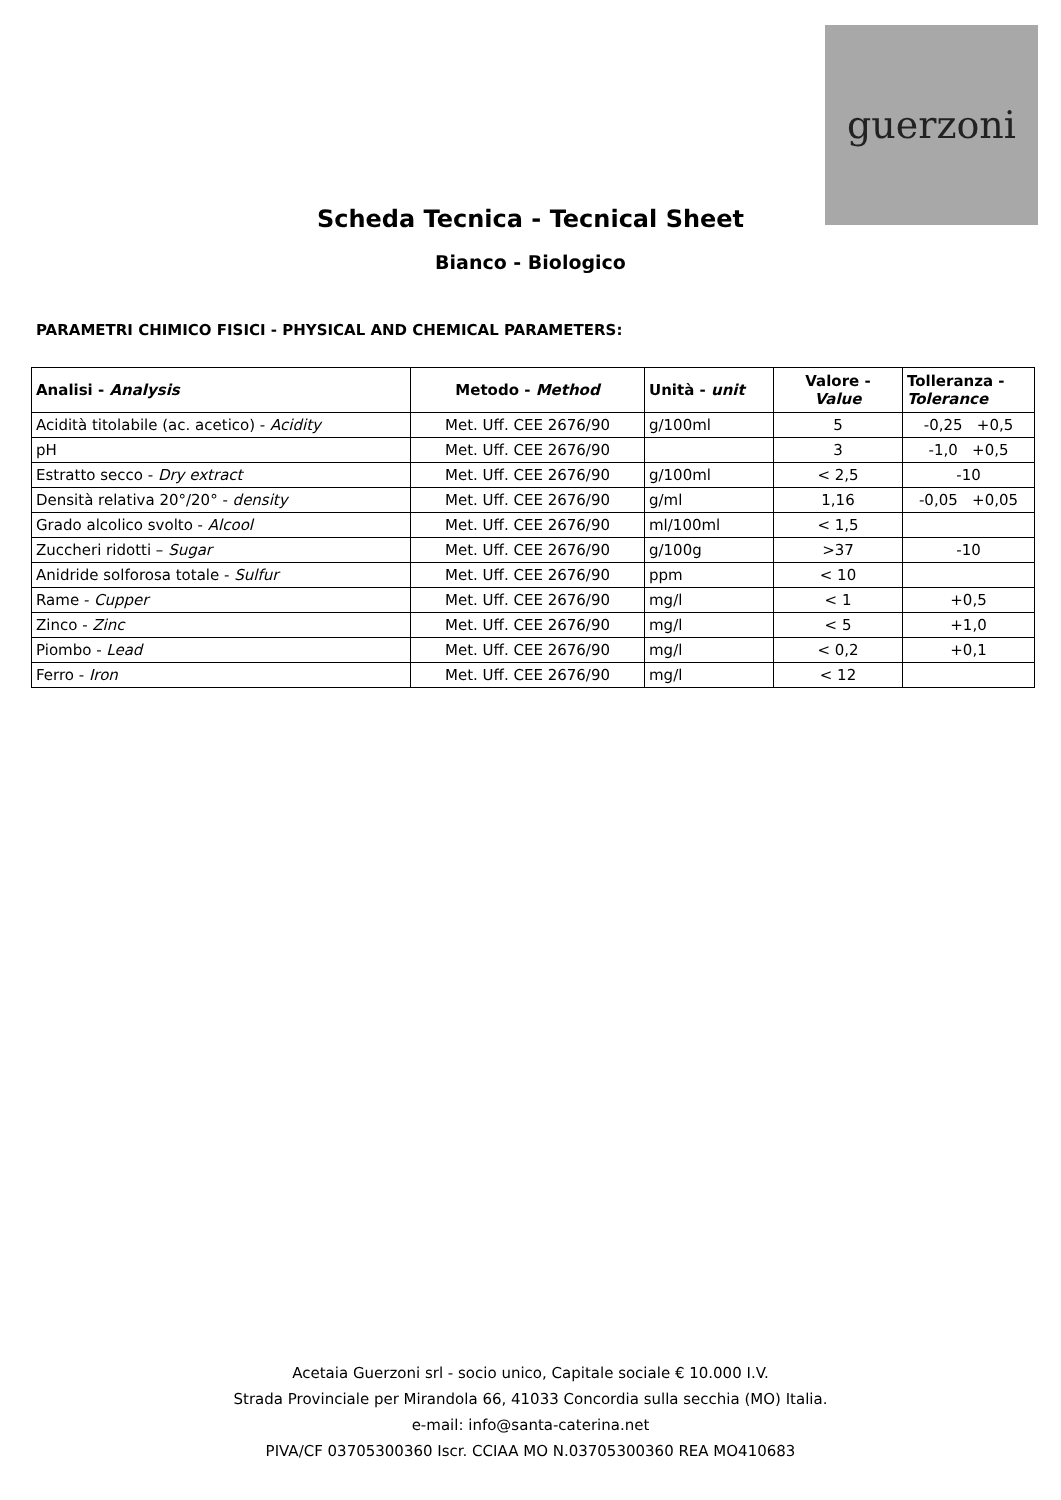guerzoni
Scheda Tecnica - Tecnical Sheet
Bianco - Biologico
PARAMETRI CHIMICO FISICI - PHYSICAL AND CHEMICAL PARAMETERS:
| Analisi - Analysis | Metodo - Method | Unità - unit | Valore - Value | Tolleranza - Tolerance |
| --- | --- | --- | --- | --- |
| Acidità titolabile (ac. acetico) - Acidity | Met. Uff. CEE 2676/90 | g/100ml | 5 | -0,25 +0,5 |
| pH | Met. Uff. CEE 2676/90 | | 3 | -1,0 +0,5 |
| Estratto secco - Dry extract | Met. Uff. CEE 2676/90 | g/100ml | < 2,5 | -10 |
| Densità relativa 20°/20° - density | Met. Uff. CEE 2676/90 | g/ml | 1,16 | -0,05 +0,05 |
| Grado alcolico svolto - Alcool | Met. Uff. CEE 2676/90 | ml/100ml | < 1,5 | |
| Zuccheri ridotti – Sugar | Met. Uff. CEE 2676/90 | g/100g | >37 | -10 |
| Anidride solforosa totale - Sulfur | Met. Uff. CEE 2676/90 | ppm | < 10 | |
| Rame - Cupper | Met. Uff. CEE 2676/90 | mg/l | < 1 | +0,5 |
| Zinco - Zinc | Met. Uff. CEE 2676/90 | mg/l | < 5 | +1,0 |
| Piombo - Lead | Met. Uff. CEE 2676/90 | mg/l | < 0,2 | +0,1 |
| Ferro - Iron | Met. Uff. CEE 2676/90 | mg/l | < 12 | |
Acetaia Guerzoni srl - socio unico, Capitale sociale € 10.000 I.V.
Strada Provinciale per Mirandola 66, 41033 Concordia sulla secchia (MO) Italia.
e-mail: info@santa-caterina.net
PIVA/CF 03705300360 Iscr. CCIAA MO N.03705300360 REA MO410683